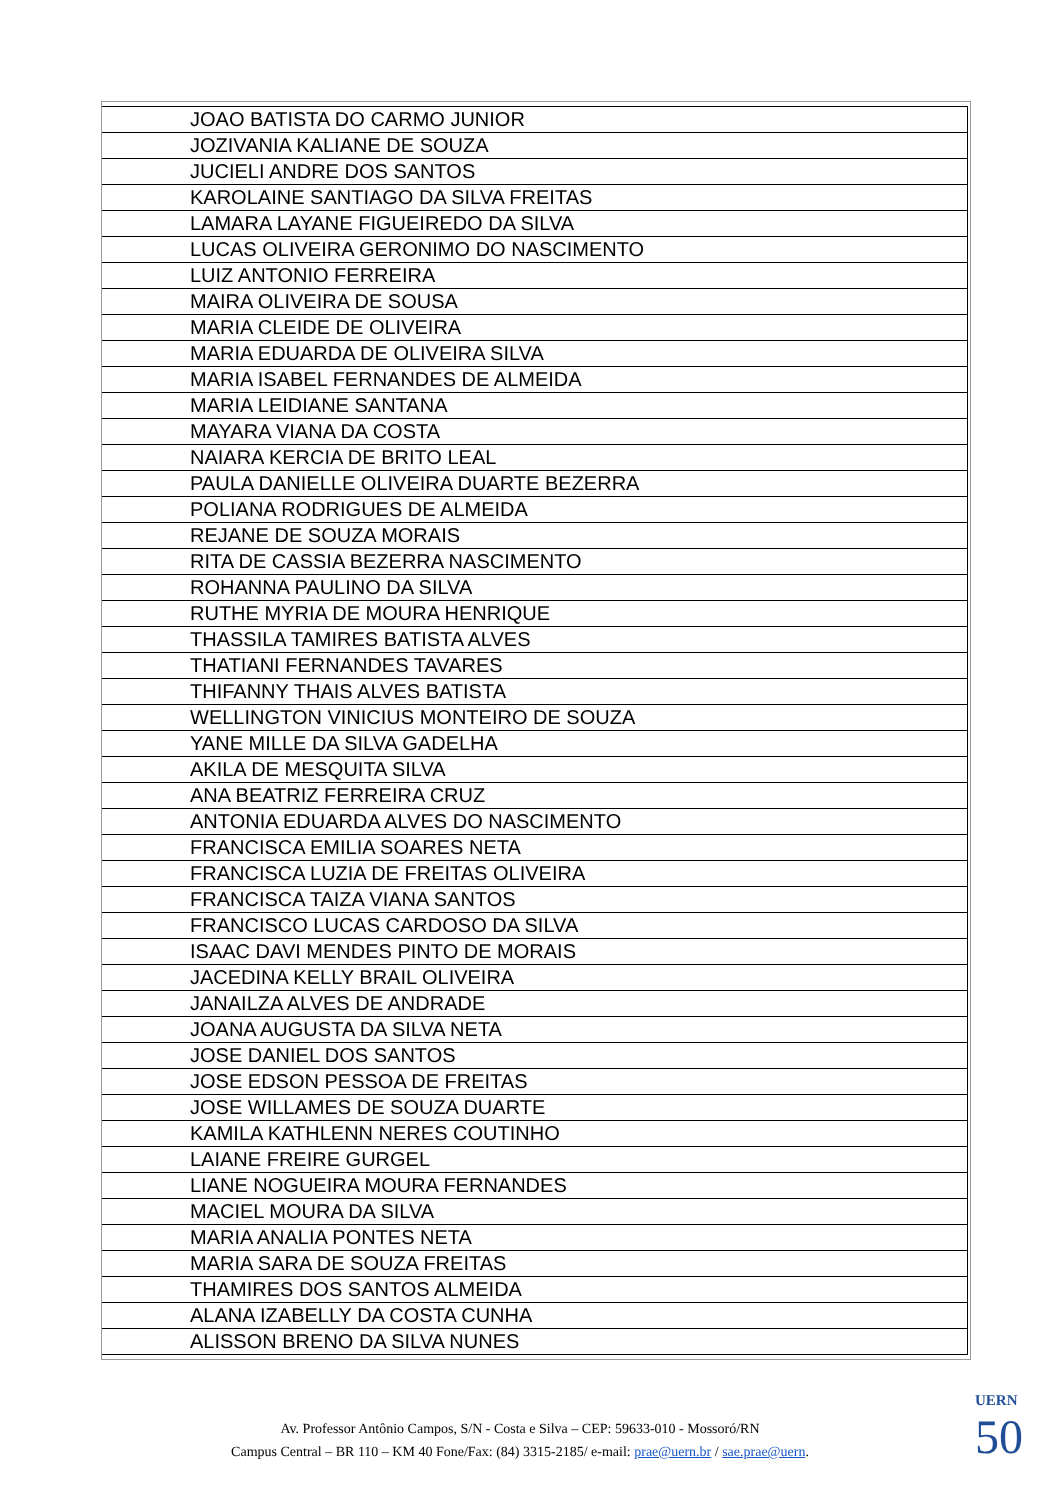| JOAO BATISTA DO CARMO JUNIOR |
| JOZIVANIA KALIANE DE SOUZA |
| JUCIELI ANDRE DOS SANTOS |
| KAROLAINE SANTIAGO DA SILVA FREITAS |
| LAMARA LAYANE FIGUEIREDO DA SILVA |
| LUCAS OLIVEIRA GERONIMO DO NASCIMENTO |
| LUIZ ANTONIO FERREIRA |
| MAIRA OLIVEIRA DE SOUSA |
| MARIA CLEIDE DE OLIVEIRA |
| MARIA EDUARDA DE OLIVEIRA SILVA |
| MARIA ISABEL FERNANDES DE ALMEIDA |
| MARIA LEIDIANE SANTANA |
| MAYARA VIANA DA COSTA |
| NAIARA KERCIA DE BRITO LEAL |
| PAULA DANIELLE OLIVEIRA DUARTE BEZERRA |
| POLIANA RODRIGUES DE ALMEIDA |
| REJANE DE SOUZA MORAIS |
| RITA DE CASSIA BEZERRA NASCIMENTO |
| ROHANNA PAULINO DA SILVA |
| RUTHE MYRIA DE MOURA HENRIQUE |
| THASSILA TAMIRES BATISTA ALVES |
| THATIANI FERNANDES TAVARES |
| THIFANNY THAIS ALVES BATISTA |
| WELLINGTON VINICIUS MONTEIRO DE SOUZA |
| YANE MILLE DA SILVA GADELHA |
| AKILA DE MESQUITA SILVA |
| ANA BEATRIZ FERREIRA CRUZ |
| ANTONIA EDUARDA ALVES DO NASCIMENTO |
| FRANCISCA EMILIA SOARES NETA |
| FRANCISCA LUZIA DE FREITAS OLIVEIRA |
| FRANCISCA TAIZA VIANA SANTOS |
| FRANCISCO LUCAS CARDOSO DA SILVA |
| ISAAC DAVI MENDES PINTO DE MORAIS |
| JACEDINA KELLY BRAIL OLIVEIRA |
| JANAILZA ALVES DE ANDRADE |
| JOANA AUGUSTA DA SILVA NETA |
| JOSE DANIEL DOS SANTOS |
| JOSE EDSON PESSOA DE FREITAS |
| JOSE WILLAMES DE SOUZA DUARTE |
| KAMILA KATHLENN NERES COUTINHO |
| LAIANE FREIRE GURGEL |
| LIANE NOGUEIRA MOURA FERNANDES |
| MACIEL MOURA DA SILVA |
| MARIA ANALIA PONTES NETA |
| MARIA SARA DE SOUZA FREITAS |
| THAMIRES DOS SANTOS ALMEIDA |
| ALANA IZABELLY DA COSTA CUNHA |
| ALISSON BRENO DA SILVA NUNES |
Av. Professor Antônio Campos, S/N - Costa e Silva – CEP: 59633-010 - Mossoró/RN
Campus Central – BR 110 – KM 40 Fone/Fax: (84) 3315-2185/ e-mail: prae@uern.br / sae.prae@uern.
UERN
50